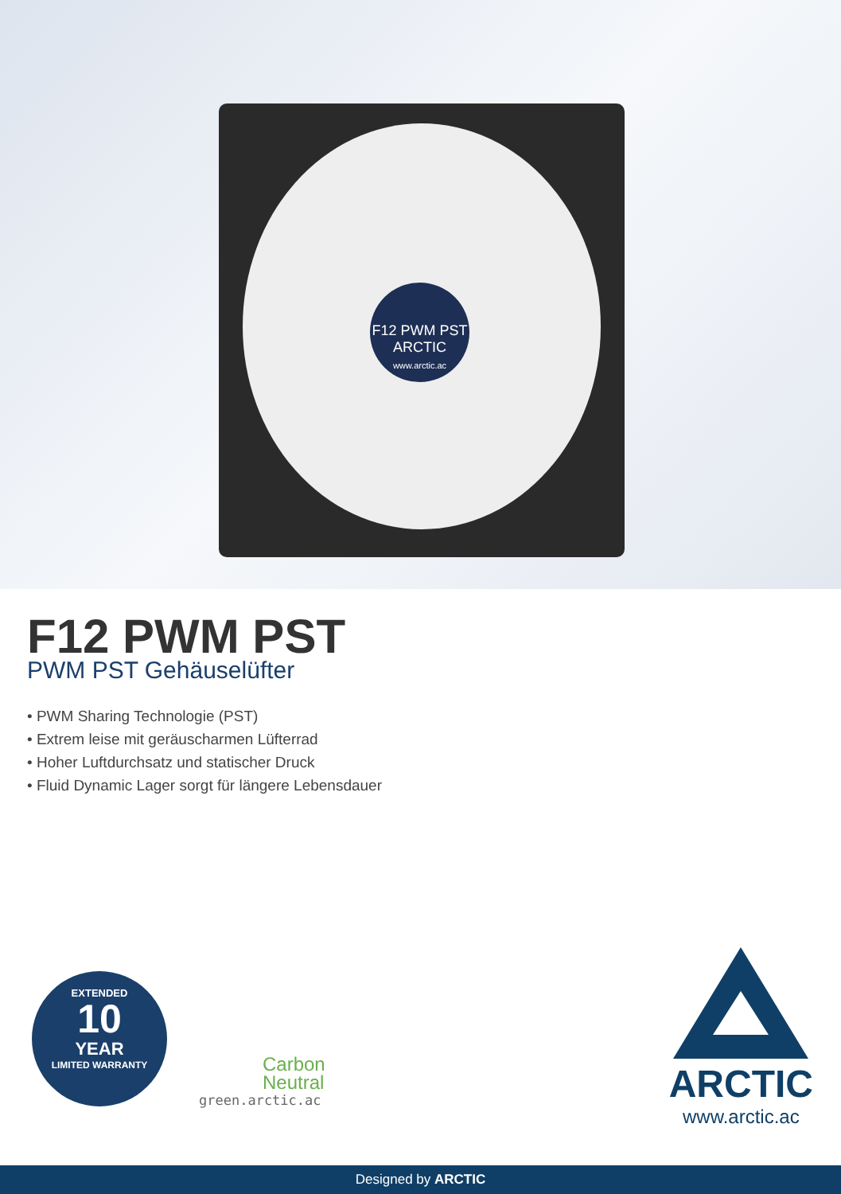F12 PWM PST
ARCTIC
www.arctic.ac
F12 PWM PST
PWM PST Gehäuselüfter
• PWM Sharing Technologie (PST)
• Extrem leise mit geräuscharmen Lüfterrad
• Hoher Luftdurchsatz und statischer Druck
• Fluid Dynamic Lager sorgt für längere Lebensdauer
EXTENDED
10
YEAR
LIMITED WARRANTY
Carbon
Neutral
green.arctic.ac
ARCTIC
www.arctic.ac
Designed by ARCTIC